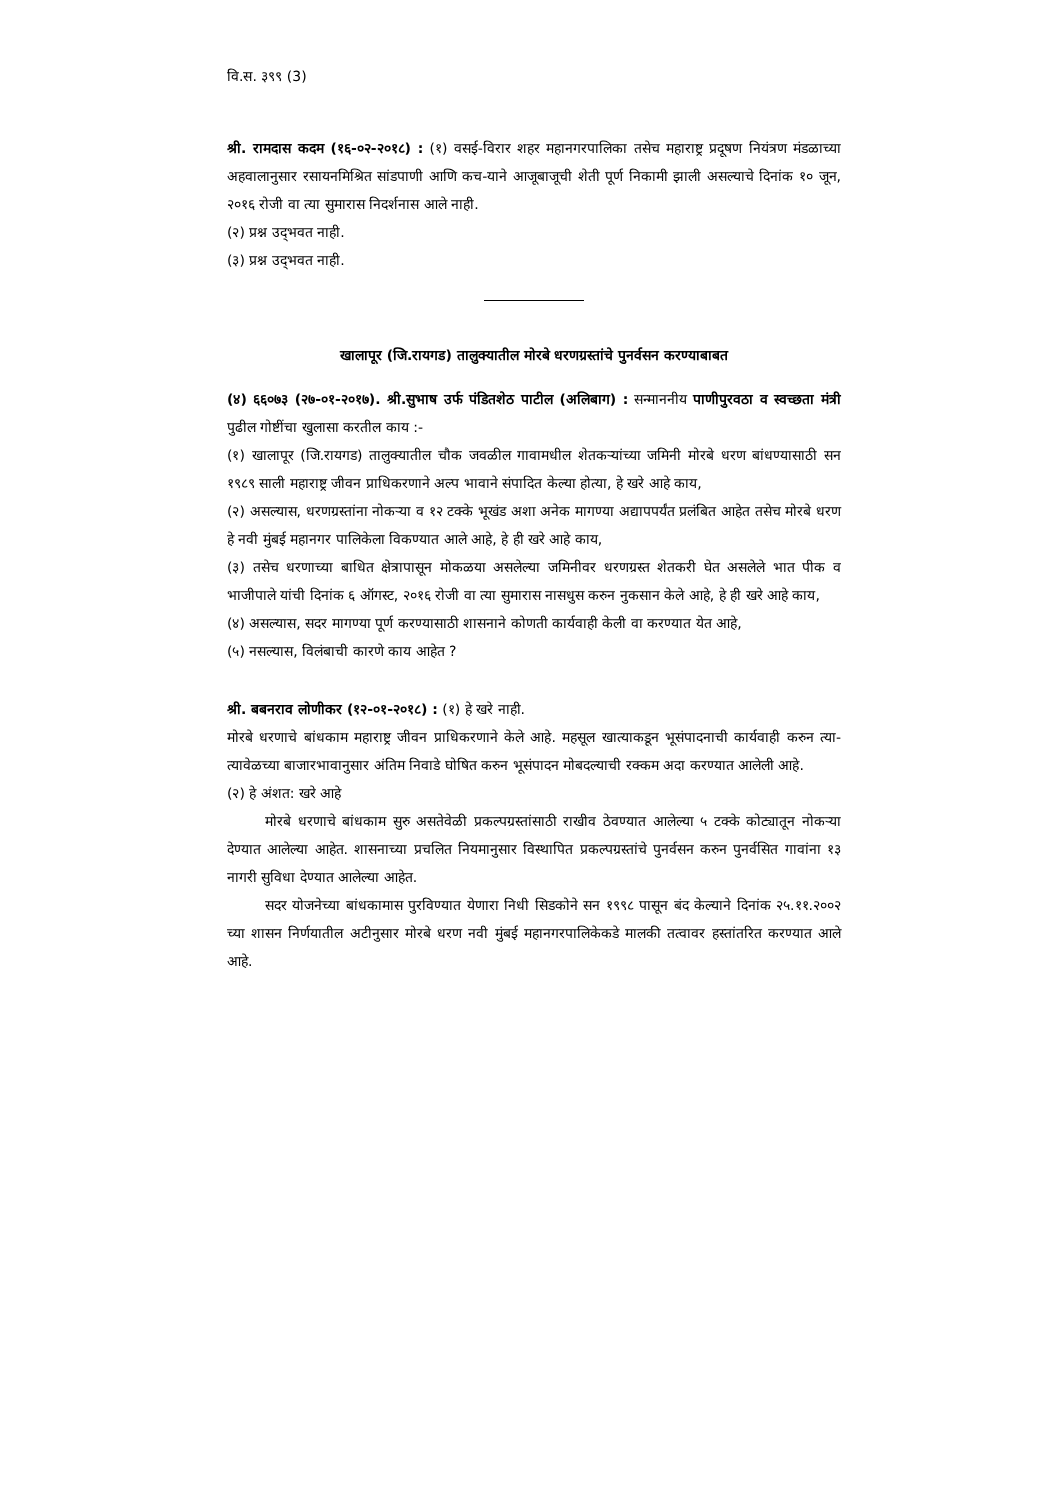वि.स. ३९९ (3)
श्री. रामदास कदम (१६-०२-२०१८) : (१) वसई-विरार शहर महानगरपालिका तसेच महाराष्ट्र प्रदूषण नियंत्रण मंडळाच्या अहवालानुसार रसायनमिश्रित सांडपाणी आणि कच-याने आजूबाजूची शेती पूर्ण निकामी झाली असल्याचे दिनांक १० जून, २०१६ रोजी वा त्या सुमारास निदर्शनास आले नाही.
(२) प्रश्न उद्‌भवत नाही.
(३) प्रश्न उद्‌भवत नाही.
खालापूर (जि.रायगड) तालुक्यातील मोरबे धरणग्रस्तांचे पुनर्वसन करण्याबाबत
(४) ६६०७३ (२७-०१-२०१७). श्री.सुभाष उर्फ पंडितशेठ पाटील (अलिबाग) : सन्माननीय पाणीपुरवठा व स्वच्छता मंत्री पुढील गोष्टींचा खुलासा करतील काय :-
(१) खालापूर (जि.रायगड) तालुक्यातील चौक जवळील गावामधील शेतकऱ्यांच्या जमिनी मोरबे धरण बांधण्यासाठी सन १९८९ साली महाराष्ट्र जीवन प्राधिकरणाने अल्प भावाने संपादित केल्या होत्या, हे खरे आहे काय,
(२) असल्यास, धरणग्रस्तांना नोकऱ्या व १२ टक्के भूखंड अशा अनेक मागण्या अद्यापपर्यंत प्रलंबित आहेत तसेच मोरबे धरण हे नवी मुंबई महानगर पालिकेला विकण्यात आले आहे, हे ही खरे आहे काय,
(३) तसेच धरणाच्या बाधित क्षेत्रापासून मोकळया असलेल्या जमिनीवर धरणग्रस्त शेतकरी घेत असलेले भात पीक व भाजीपाले यांची दिनांक ६ ऑगस्ट, २०१६ रोजी वा त्या सुमारास नासधुस करुन नुकसान केले आहे, हे ही खरे आहे काय,
(४) असल्यास, सदर मागण्या पूर्ण करण्यासाठी शासनाने कोणती कार्यवाही केली वा करण्यात येत आहे,
(५) नसल्यास, विलंबाची कारणे काय आहेत ?
श्री. बबनराव लोणीकर (१२-०१-२०१८) : (१) हे खरे नाही.
मोरबे धरणाचे बांधकाम महाराष्ट्र जीवन प्राधिकरणाने केले आहे. महसूल खात्याकडून भूसंपादनाची कार्यवाही करुन त्या-त्यावेळच्या बाजारभावानुसार अंतिम निवाडे घोषित करुन भूसंपादन मोबदल्याची रक्कम अदा करण्यात आलेली आहे.
(२) हे अंशत: खरे आहे
मोरबे धरणाचे बांधकाम सुरु असतेवेळी प्रकल्पग्रस्तांसाठी राखीव ठेवण्यात आलेल्या ५ टक्के कोट्यातून नोकऱ्या देण्यात आलेल्या आहेत. शासनाच्या प्रचलित नियमानुसार विस्थापित प्रकल्पग्रस्तांचे पुनर्वसन करुन पुनर्वसित गावांना १३ नागरी सुविधा देण्यात आलेल्या आहेत.
सदर योजनेच्या बांधकामास पुरविण्यात येणारा निधी सिडकोने सन १९९८ पासून बंद केल्याने दिनांक २५.११.२००२ च्या शासन निर्णयातील अटीनुसार मोरबे धरण नवी मुंबई महानगरपालिकेकडे मालकी तत्वावर हस्तांतरित करण्यात आले आहे.